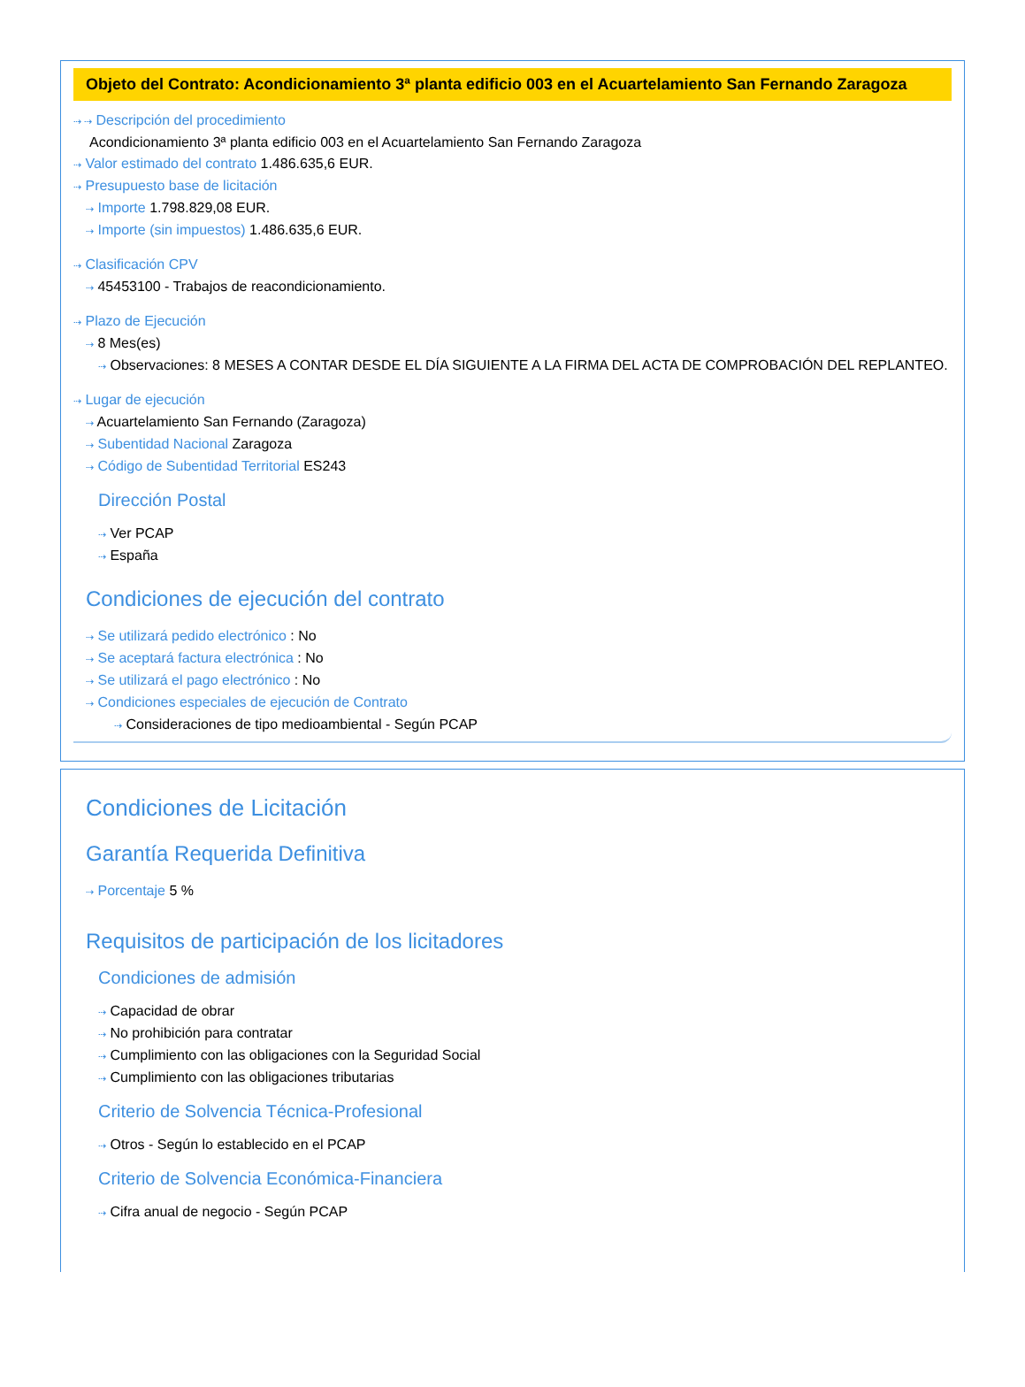Objeto del Contrato: Acondicionamiento 3ª planta edificio 003 en el Acuartelamiento San Fernando Zaragoza
⇢ ⇢ Descripción del procedimiento
Acondicionamiento 3ª planta edificio 003 en el Acuartelamiento San Fernando Zaragoza
⇢ Valor estimado del contrato 1.486.635,6 EUR.
⇢ Presupuesto base de licitación
⇢ Importe 1.798.829,08 EUR.
⇢ Importe (sin impuestos) 1.486.635,6 EUR.
⇢ Clasificación CPV
⇢ 45453100 - Trabajos de reacondicionamiento.
⇢ Plazo de Ejecución
⇢ 8 Mes(es)
⇢ Observaciones: 8 MESES A CONTAR DESDE EL DÍA SIGUIENTE A LA FIRMA DEL ACTA DE COMPROBACIÓN DEL REPLANTEO.
⇢ Lugar de ejecución
⇢ Acuartelamiento San Fernando (Zaragoza)
⇢ Subentidad Nacional Zaragoza
⇢ Código de Subentidad Territorial ES243
Dirección Postal
⇢ Ver PCAP
⇢ España
Condiciones de ejecución del contrato
⇢ Se utilizará pedido electrónico : No
⇢ Se aceptará factura electrónica : No
⇢ Se utilizará el pago electrónico : No
⇢ Condiciones especiales de ejecución de Contrato
⇢ Consideraciones de tipo medioambiental - Según PCAP
Condiciones de Licitación
Garantía Requerida Definitiva
⇢ Porcentaje 5 %
Requisitos de participación de los licitadores
Condiciones de admisión
⇢ Capacidad de obrar
⇢ No prohibición para contratar
⇢ Cumplimiento con las obligaciones con la Seguridad Social
⇢ Cumplimiento con las obligaciones tributarias
Criterio de Solvencia Técnica-Profesional
⇢ Otros - Según lo establecido en el PCAP
Criterio de Solvencia Económica-Financiera
⇢ Cifra anual de negocio - Según PCAP